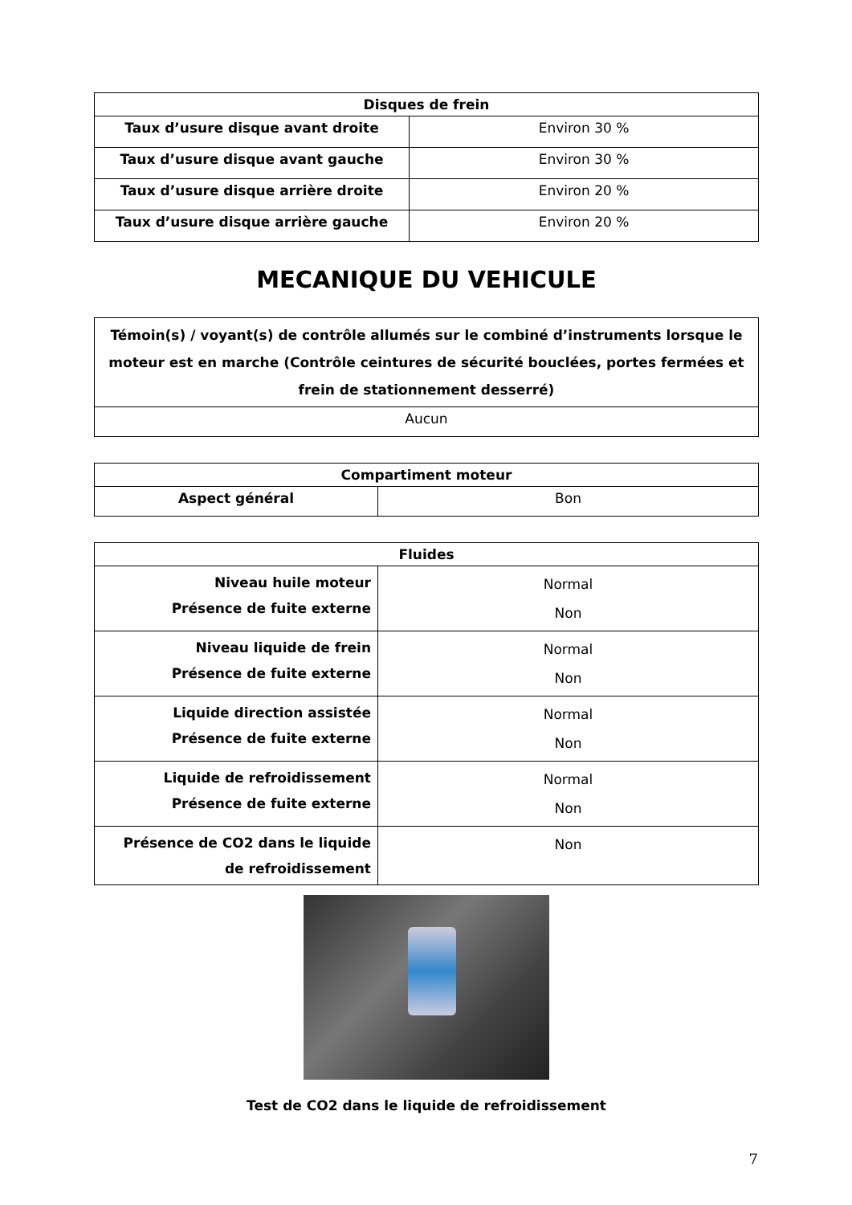| Disques de frein | |
| --- | --- |
| Taux d’usure disque avant droite | Environ 30 % |
| Taux d’usure disque avant gauche | Environ 30 % |
| Taux d’usure disque arrière droite | Environ 20 % |
| Taux d’usure disque arrière gauche | Environ 20 % |
MECANIQUE DU VEHICULE
| Témoin(s) / voyant(s) de contrôle allumés sur le combiné d’instruments lorsque le moteur est en marche (Contrôle ceintures de sécurité bouclées, portes fermées et frein de stationnement desserré) |
| --- |
| Aucun |
| Compartiment moteur | |
| --- | --- |
| Aspect général | Bon |
| Fluides | |
| --- | --- |
| Niveau huile moteur Présence de fuite externe | Normal Non |
| Niveau liquide de frein Présence de fuite externe | Normal Non |
| Liquide direction assistée Présence de fuite externe | Normal Non |
| Liquide de refroidissement Présence de fuite externe | Normal Non |
| Présence de CO2 dans le liquide de refroidissement | Non |
Test de CO2 dans le liquide de refroidissement
7